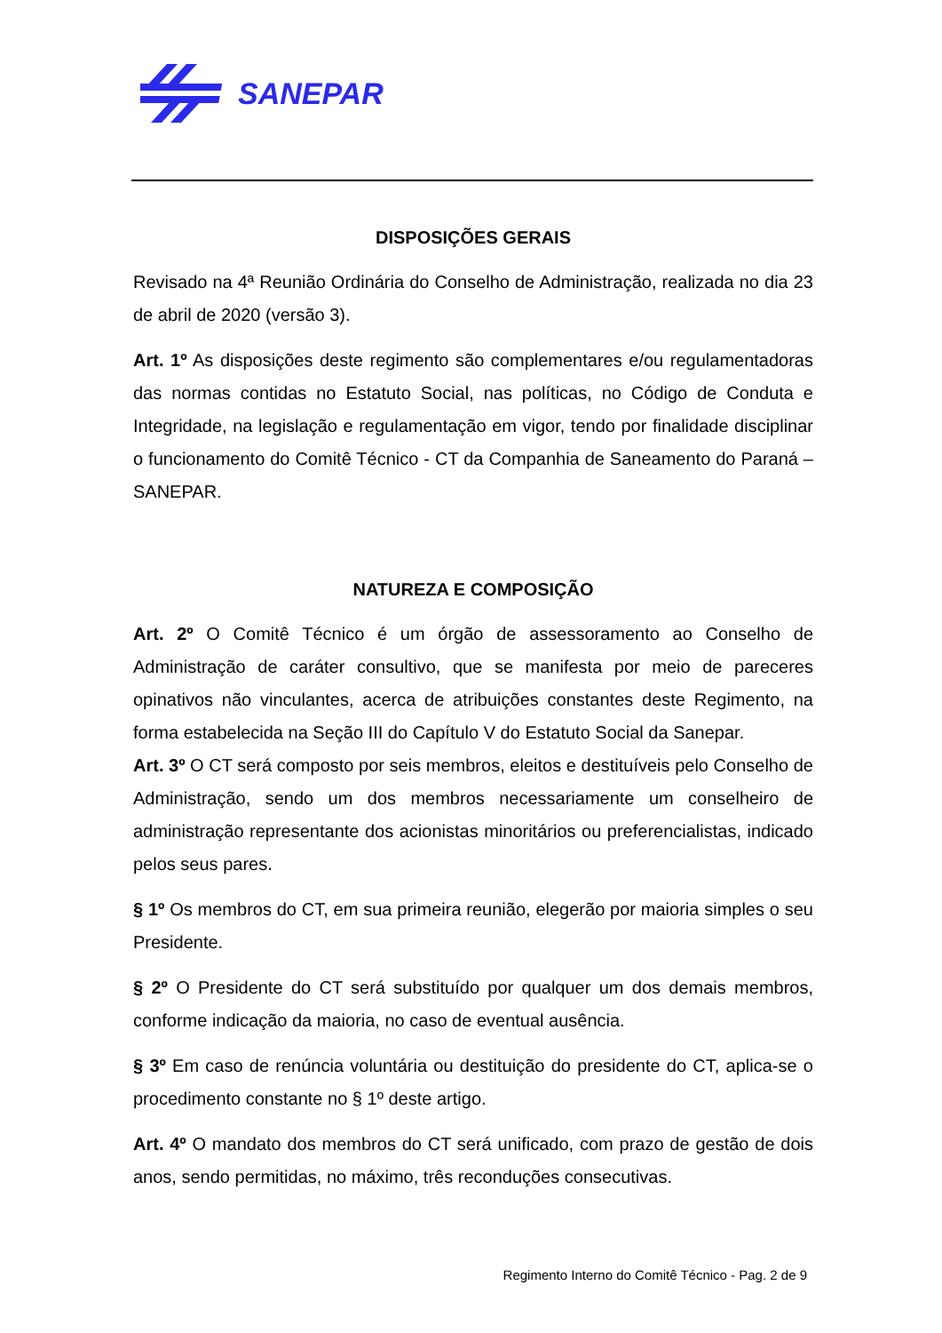SANEPAR
DISPOSIÇÕES GERAIS
Revisado na 4ª Reunião Ordinária do Conselho de Administração, realizada no dia 23 de abril de 2020 (versão 3).
Art. 1º As disposições deste regimento são complementares e/ou regulamentadoras das normas contidas no Estatuto Social, nas políticas, no Código de Conduta e Integridade, na legislação e regulamentação em vigor, tendo por finalidade disciplinar o funcionamento do Comitê Técnico - CT da Companhia de Saneamento do Paraná – SANEPAR.
NATUREZA E COMPOSIÇÃO
Art. 2º O Comitê Técnico é um órgão de assessoramento ao Conselho de Administração de caráter consultivo, que se manifesta por meio de pareceres opinativos não vinculantes, acerca de atribuições constantes deste Regimento, na forma estabelecida na Seção III do Capítulo V do Estatuto Social da Sanepar.
Art. 3º O CT será composto por seis membros, eleitos e destituíveis pelo Conselho de Administração, sendo um dos membros necessariamente um conselheiro de administração representante dos acionistas minoritários ou preferencialistas, indicado pelos seus pares.
§ 1º Os membros do CT, em sua primeira reunião, elegerão por maioria simples o seu Presidente.
§ 2º O Presidente do CT será substituído por qualquer um dos demais membros, conforme indicação da maioria, no caso de eventual ausência.
§ 3º Em caso de renúncia voluntária ou destituição do presidente do CT, aplica-se o procedimento constante no § 1º deste artigo.
Art. 4º O mandato dos membros do CT será unificado, com prazo de gestão de dois anos, sendo permitidas, no máximo, três reconduções consecutivas.
Regimento Interno do Comitê Técnico - Pag. 2 de 9